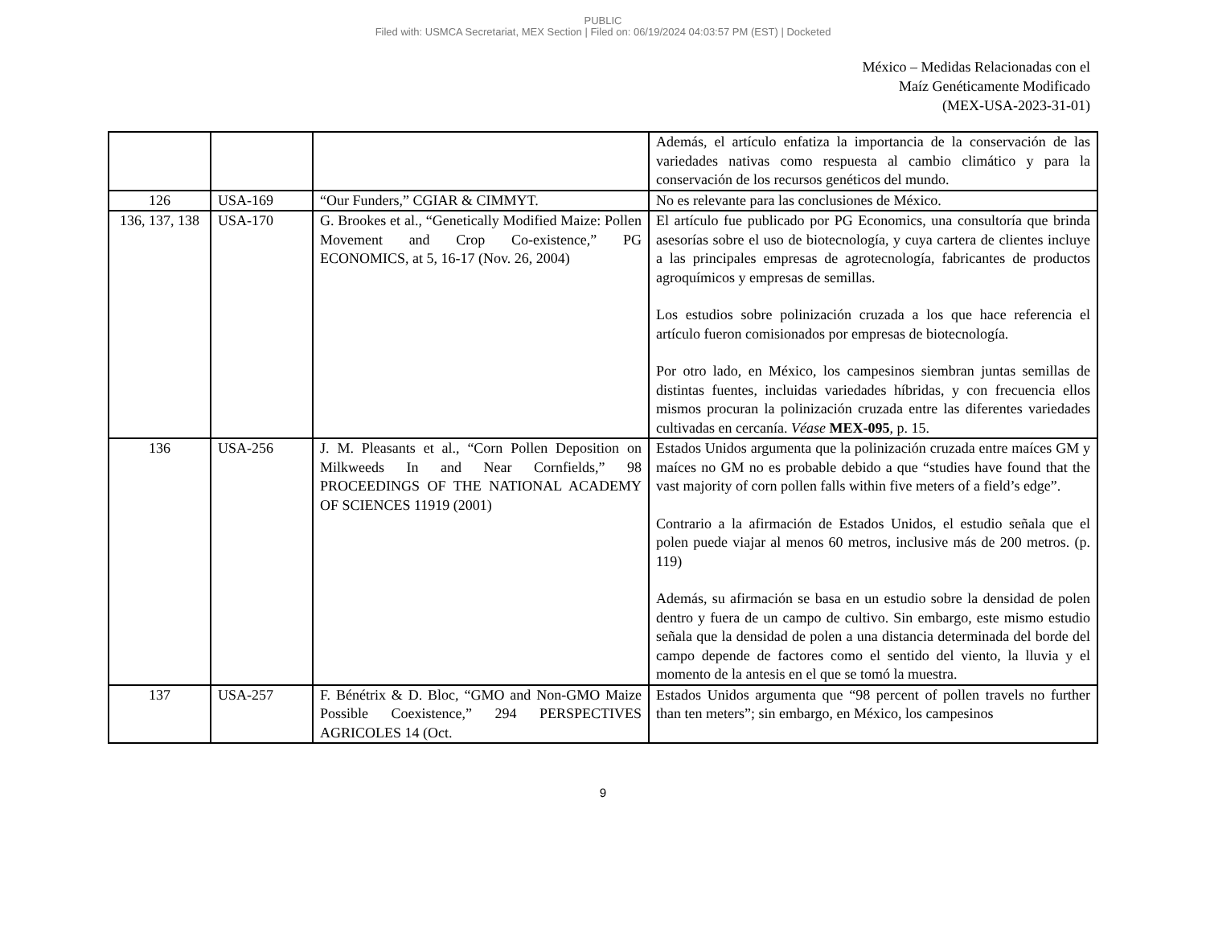PUBLIC
Filed with: USMCA Secretariat, MEX Section | Filed on: 06/19/2024 04:03:57 PM (EST) | Docketed
México – Medidas Relacionadas con el
Maíz Genéticamente Modificado
(MEX-USA-2023-31-01)
| | | | Además, el artículo enfatiza la importancia de la conservación de las variedades nativas como respuesta al cambio climático y para la conservación de los recursos genéticos del mundo. |
| 126 | USA-169 | “Our Funders,” CGIAR & CIMMYT. | No es relevante para las conclusiones de México. |
| 136, 137, 138 | USA-170 | G. Brookes et al., “Genetically Modified Maize: Pollen Movement and Crop Co-existence,” PG ECONOMICS, at 5, 16-17 (Nov. 26, 2004) | El artículo fue publicado por PG Economics, una consultoría que brinda asesorías sobre el uso de biotecnología, y cuya cartera de clientes incluye a las principales empresas de agrotecnología, fabricantes de productos agroquímicos y empresas de semillas. Los estudios sobre polinización cruzada a los que hace referencia el artículo fueron comisionados por empresas de biotecnología. Por otro lado, en México, los campesinos siembran juntas semillas de distintas fuentes, incluidas variedades híbridas, y con frecuencia ellos mismos procuran la polinización cruzada entre las diferentes variedades cultivadas en cercanía. Véase MEX-095 , p. 15. |
| 136 | USA-256 | J. M. Pleasants et al., “Corn Pollen Deposition on Milkweeds In and Near Cornfields,” 98 PROCEEDINGS OF THE NATIONAL ACADEMY OF SCIENCES 11919 (2001) | Estados Unidos argumenta que la polinización cruzada entre maíces GM y maíces no GM no es probable debido a que “studies have found that the vast majority of corn pollen falls within five meters of a field’s edge”. Contrario a la afirmación de Estados Unidos, el estudio señala que el polen puede viajar al menos 60 metros, inclusive más de 200 metros. (p. 119) Además, su afirmación se basa en un estudio sobre la densidad de polen dentro y fuera de un campo de cultivo. Sin embargo, este mismo estudio señala que la densidad de polen a una distancia determinada del borde del campo depende de factores como el sentido del viento, la lluvia y el momento de la antesis en el que se tomó la muestra. |
| 137 | USA-257 | F. Bénétrix & D. Bloc, “GMO and Non-GMO Maize Possible Coexistence,” 294 PERSPECTIVES AGRICOLES 14 (Oct. | Estados Unidos argumenta que “98 percent of pollen travels no further than ten meters”; sin embargo, en México, los campesinos |
9